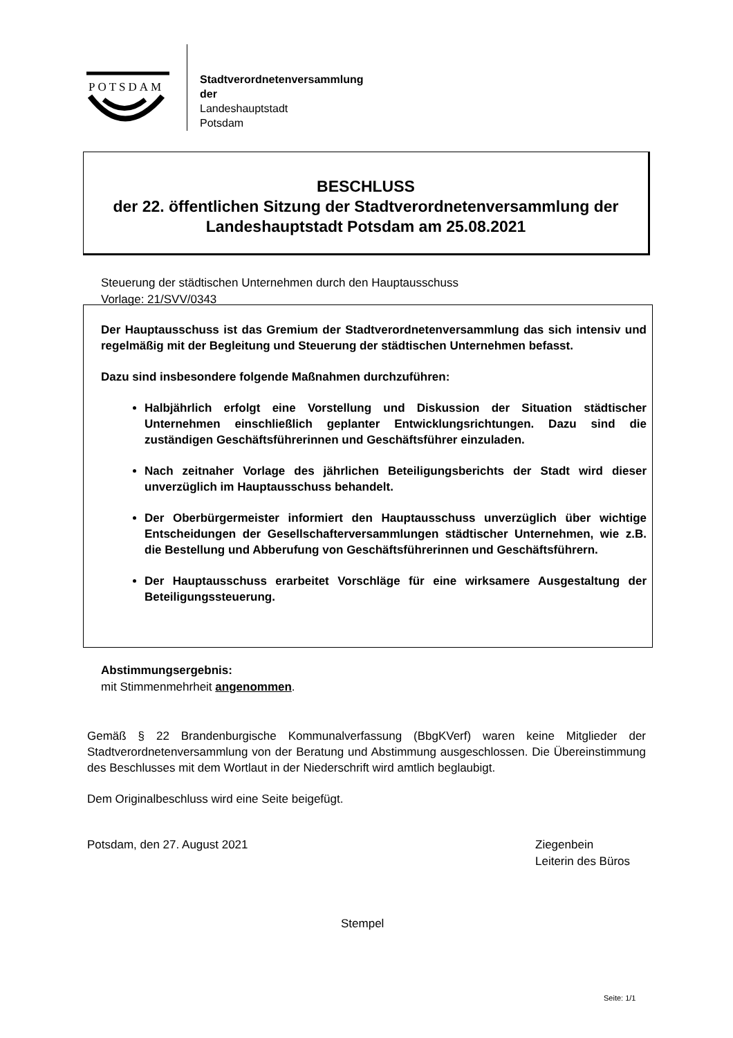POTSDAM
Stadtverordnetenversammlung
der
Landeshauptstadt
Potsdam
BESCHLUSS
der 22. öffentlichen Sitzung der Stadtverordnetenversammlung der Landeshauptstadt Potsdam am 25.08.2021
Steuerung der städtischen Unternehmen durch den Hauptausschuss
Vorlage: 21/SVV/0343
Der Hauptausschuss ist das Gremium der Stadtverordnetenversammlung das sich intensiv und regelmäßig mit der Begleitung und Steuerung der städtischen Unternehmen befasst.
Dazu sind insbesondere folgende Maßnahmen durchzuführen:
Halbjährlich erfolgt eine Vorstellung und Diskussion der Situation städtischer Unternehmen einschließlich geplanter Entwicklungsrichtungen. Dazu sind die zuständigen Geschäftsführerinnen und Geschäftsführer einzuladen.
Nach zeitnaher Vorlage des jährlichen Beteiligungsberichts der Stadt wird dieser unverzüglich im Hauptausschuss behandelt.
Der Oberbürgermeister informiert den Hauptausschuss unverzüglich über wichtige Entscheidungen der Gesellschafterversammlungen städtischer Unternehmen, wie z.B. die Bestellung und Abberufung von Geschäftsführerinnen und Geschäftsführern.
Der Hauptausschuss erarbeitet Vorschläge für eine wirksamere Ausgestaltung der Beteiligungssteuerung.
Abstimmungsergebnis:
mit Stimmenmehrheit angenommen.
Gemäß § 22 Brandenburgische Kommunalverfassung (BbgKVerf) waren keine Mitglieder der Stadtverordnetenversammlung von der Beratung und Abstimmung ausgeschlossen. Die Übereinstimmung des Beschlusses mit dem Wortlaut in der Niederschrift wird amtlich beglaubigt.
Dem Originalbeschluss wird eine Seite beigefügt.
Potsdam, den 27. August 2021 Ziegenbein
Leiterin des Büros
Stempel
Seite: 1/1